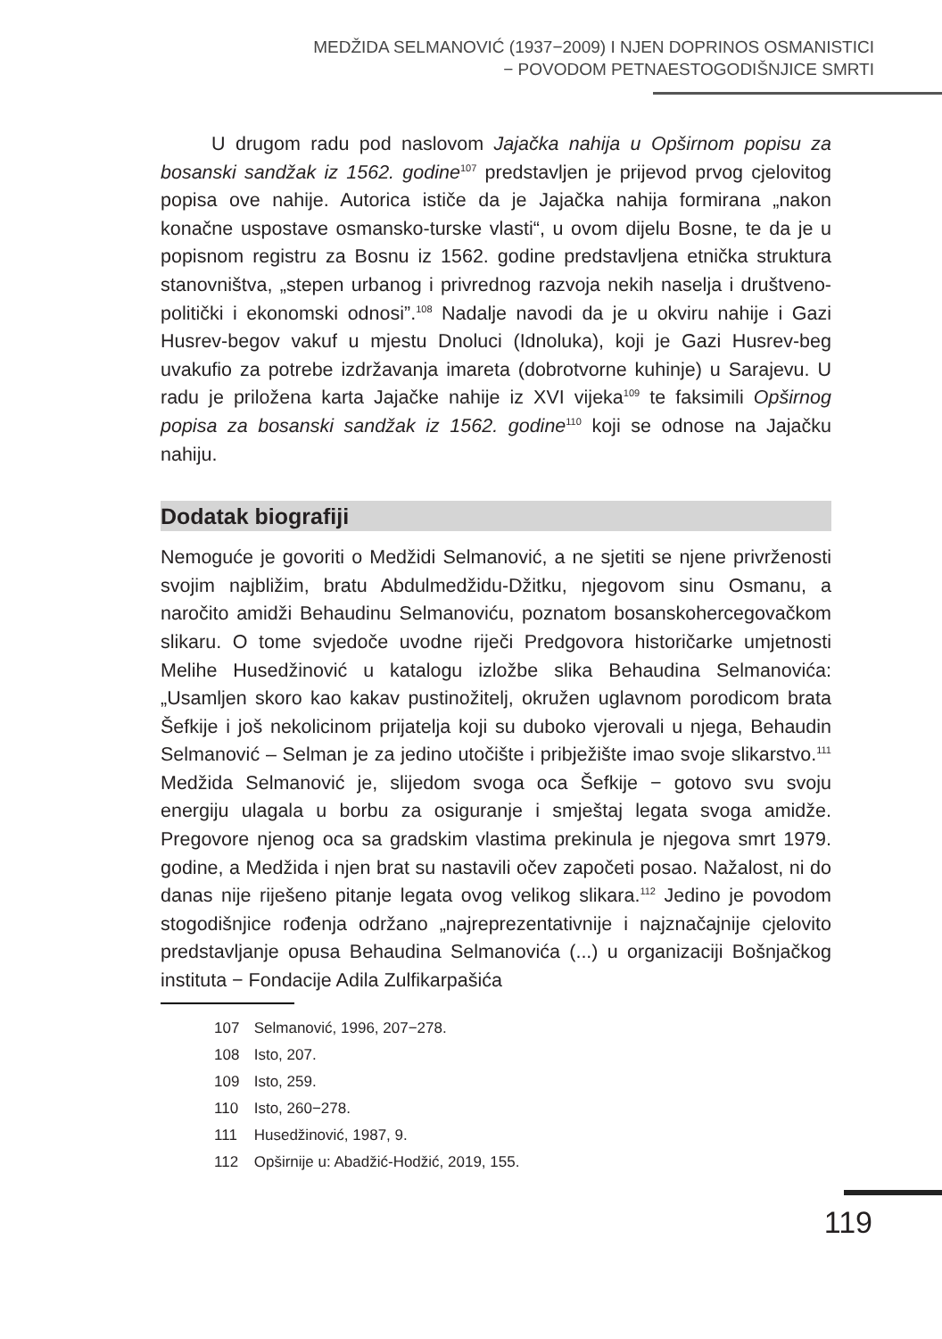MEDŽIDA SELMANOVIĆ (1937−2009) I NJEN DOPRINOS OSMANISTICI
− POVODOM PETNAESTOGODIŠNJICE SMRTI
U drugom radu pod naslovom Jajačka nahija u Opširnom popisu za bosanski sandžak iz 1562. godine<sup>107</sup> predstavljen je prijevod prvog cjelovitog popisa ove nahije. Autorica ističe da je Jajačka nahija formirana „nakon konačne uspostave osmansko-turske vlasti“, u ovom dijelu Bosne, te da je u popisnom registru za Bosnu iz 1562. godine predstavljena etnička struktura stanovništva, „stepen urbanog i privrednog razvoja nekih naselja i društveno-politički i ekonomski odnosi”.<sup>108</sup> Nadalje navodi da je u okviru nahije i Gazi Husrev-begov vakuf u mjestu Dnoluci (Idnoluka), koji je Gazi Husrev-beg uvakufio za potrebe izdržavanja imareta (dobrotvorne kuhinje) u Sarajevu. U radu je priložena karta Jajačke nahije iz XVI vijeka<sup>109</sup> te faksimili Opširnog popisa za bosanski sandžak iz 1562. godine<sup>110</sup> koji se odnose na Jajačku nahiju.
Dodatak biografiji
Nemoguće je govoriti o Medžidi Selmanović, a ne sjetiti se njene privrženosti svojim najbližim, bratu Abdulmedžidu-Džitku, njegovom sinu Osmanu, a naročito amidži Behaudinu Selmanoviću, poznatom bosanskohercegovačkom slikaru. O tome svjedoče uvodne riječi Predgovora historičarke umjetnosti Melihe Husedžinović u katalogu izložbe slika Behaudina Selmanovića: „Usamljen skoro kao kakav pustinožitelj, okružen uglavnom porodicom brata Šefkije i još nekolicinom prijatelja koji su duboko vjerovali u njega, Behaudin Selmanović – Selman je za jedino utočište i pribježište imao svoje slikarstvo.<sup>111</sup> Medžida Selmanović je, slijedom svoga oca Šefkije − gotovo svu svoju energiju ulagala u borbu za osiguranje i smještaj legata svoga amidže. Pregovore njenog oca sa gradskim vlastima prekinula je njegova smrt 1979. godine, a Medžida i njen brat su nastavili očev započeti posao. Nažalost, ni do danas nije riješeno pitanje legata ovog velikog slikara.<sup>112</sup> Jedino je povodom stogodišnjice rođenja održano „najreprezentativnije i najznačajnije cjelovito predstavljanje opusa Behaudina Selmanovića (...) u organizaciji Bošnjačkog instituta − Fondacije Adila Zulfikarpašića
107 Selmanović, 1996, 207−278.
108 Isto, 207.
109 Isto, 259.
110 Isto, 260−278.
111 Husedžinović, 1987, 9.
112 Opširnije u: Abadžić-Hodžić, 2019, 155.
119